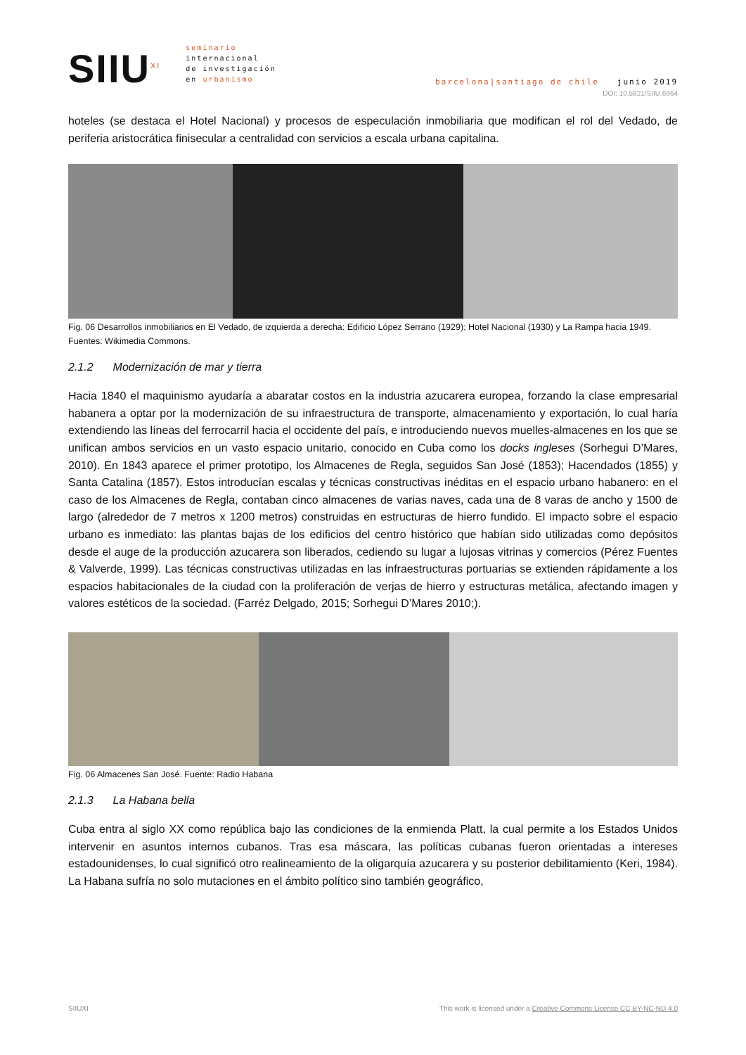SIIU<sup>XI</sup>
seminario
internacional
de investigación
en urbanismo
barcelona|santiago de chile junio 2019
DOI: 10.5821/SIIU.6964
hoteles (se destaca el Hotel Nacional) y procesos de especulación inmobiliaria que modifican el rol del Vedado, de periferia aristocrática finisecular a centralidad con servicios a escala urbana capitalina.
Fig. 06 Desarrollos inmobiliarios en El Vedado, de izquierda a derecha: Edificio López Serrano (1929); Hotel Nacional (1930) y La Rampa hacia 1949. Fuentes: Wikimedia Commons.
2.1.2 Modernización de mar y tierra
Hacia 1840 el maquinismo ayudaría a abaratar costos en la industria azucarera europea, forzando la clase empresarial habanera a optar por la modernización de su infraestructura de transporte, almacenamiento y exportación, lo cual haría extendiendo las líneas del ferrocarril hacia el occidente del país, e introduciendo nuevos muelles-almacenes en los que se unifican ambos servicios en un vasto espacio unitario, conocido en Cuba como los docks ingleses (Sorhegui D’Mares, 2010). En 1843 aparece el primer prototipo, los Almacenes de Regla, seguidos San José (1853); Hacendados (1855) y Santa Catalina (1857). Estos introducían escalas y técnicas constructivas inéditas en el espacio urbano habanero: en el caso de los Almacenes de Regla, contaban cinco almacenes de varias naves, cada una de 8 varas de ancho y 1500 de largo (alrededor de 7 metros x 1200 metros) construidas en estructuras de hierro fundido. El impacto sobre el espacio urbano es inmediato: las plantas bajas de los edificios del centro histórico que habían sido utilizadas como depósitos desde el auge de la producción azucarera son liberados, cediendo su lugar a lujosas vitrinas y comercios (Pérez Fuentes & Valverde, 1999). Las técnicas constructivas utilizadas en las infraestructuras portuarias se extienden rápidamente a los espacios habitacionales de la ciudad con la proliferación de verjas de hierro y estructuras metálica, afectando imagen y valores estéticos de la sociedad. (Farréz Delgado, 2015; Sorhegui D’Mares 2010;).
Fig. 06 Almacenes San José. Fuente: Radio Habana
2.1.3 La Habana bella
Cuba entra al siglo XX como república bajo las condiciones de la enmienda Platt, la cual permite a los Estados Unidos intervenir en asuntos internos cubanos. Tras esa máscara, las políticas cubanas fueron orientadas a intereses estadounidenses, lo cual significó otro realineamiento de la oligarquía azucarera y su posterior debilitamiento (Keri, 1984). La Habana sufría no solo mutaciones en el ámbito político sino también geográfico,
SIIUXI This work is licensed under a Creative Commons License CC BY-NC-ND 4.0